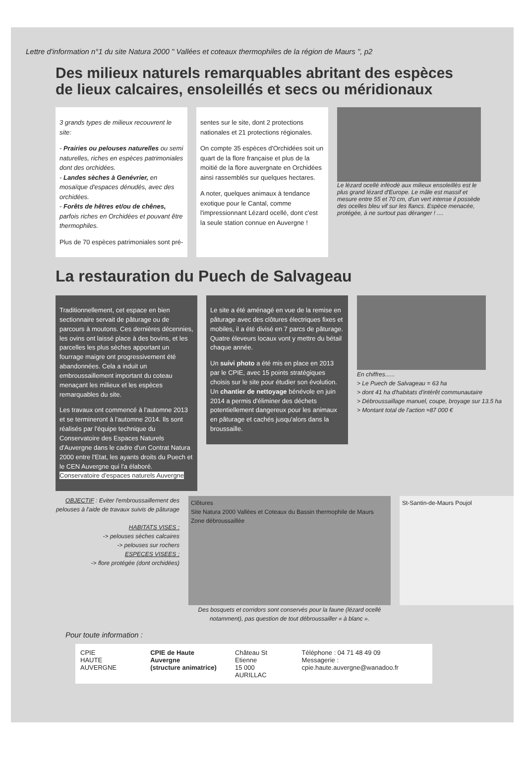Lettre d'information n°1 du site Natura 2000 " Vallées et coteaux thermophiles de la région de Maurs ", p2
Des milieux naturels remarquables abritant des espèces
de lieux calcaires, ensoleillés et secs ou méridionaux
3 grands types de milieux recouvrent le site:
- Prairies ou pelouses naturelles ou semi naturelles, riches en espèces patrimoniales dont des orchidées.
- Landes sèches à Genévrier, en mosaïque d'espaces dénudés, avec des orchidées.
- Forêts de hêtres et/ou de chênes, parfois riches en Orchidées et pouvant être thermophiles.
Plus de 70 espèces patrimoniales sont pré-
sentes sur le site, dont 2 protections nationales et 21 protections régionales.
On compte 35 espèces d'Orchidées soit un quart de la flore française et plus de la moitié de la flore auvergnate en Orchidées ainsi rassemblés sur quelques hectares.
A noter, quelques animaux à tendance exotique pour le Cantal, comme l'impressionnant Lézard ocellé, dont c'est la seule station connue en Auvergne !
Le lézard ocellé inféodé aux milieux ensoleillés est le plus grand lézard d'Europe. Le mâle est massif et mesure entre 55 et 70 cm, d'un vert intense il possède des ocelles bleu vif sur les flancs. Espèce menacée, protégée, à ne surtout pas déranger ! ....
La restauration du Puech de Salvageau
Traditionnellement, cet espace en bien sectionnaire servait de pâturage ou de parcours à moutons. Ces dernières décennies, les ovins ont laissé place à des bovins, et les parcelles les plus sèches apportant un fourrage maigre ont progressivement été abandonnées. Cela a induit un embroussaillement important du coteau menaçant les milieux et les espèces remarquables du site.
Les travaux ont commencé à l'automne 2013 et se termineront à l'automne 2014. Ils sont réalisés par l'équipe technique du Conservatoire des Espaces Naturels d'Auvergne dans le cadre d'un Contrat Natura 2000 entre l'Etat, les ayants droits du Puech et le CEN Auvergne qui l'a élaboré. Conservatoire d'espaces naturels Auvergne
Le site a été aménagé en vue de la remise en pâturage avec des clôtures électriques fixes et mobiles, il a été divisé en 7 parcs de pâturage. Quatre éleveurs locaux vont y mettre du bétail chaque année.
Un suivi photo a été mis en place en 2013 par le CPIE, avec 15 points stratégiques choisis sur le site pour étudier son évolution. Un chantier de nettoyage bénévole en juin 2014 a permis d'éliminer des déchets potentiellement dangereux pour les animaux en pâturage et cachés jusqu'alors dans la broussaille.
En chiffres......
> Le Puech de Salvageau = 63 ha
> dont 41 ha d'habitats d'intérêt communautaire
> Débroussaillage manuel, coupe, broyage sur 13.5 ha
> Montant total de l'action ≈87 000 €
OBJECTIF : Eviter l'embroussaillement des pelouses à l'aide de travaux suivis de pâturage
HABITATS VISES :
-> pelouses sèches calcaires
-> pelouses sur rochers
ESPECES VISEES :
-> flore protégée (dont orchidées)
Clôtures
Site Natura 2000 Vallées et Coteaux du Bassin thermophile de Maurs
Zone débroussaillée
Des bosquets et corridors sont conservés pour la faune (lézard ocellé notamment), pas question de tout débroussailler « à blanc ».
St-Santin-de-Maurs Poujol
Pour toute information :
CPIE
HAUTE AUVERGNE
CPIE de Haute Auvergne
(structure animatrice)
Château St Etienne
15 000 AURILLAC
Téléphone : 04 71 48 49 09
Messagerie : cpie.haute.auvergne@wanadoo.fr